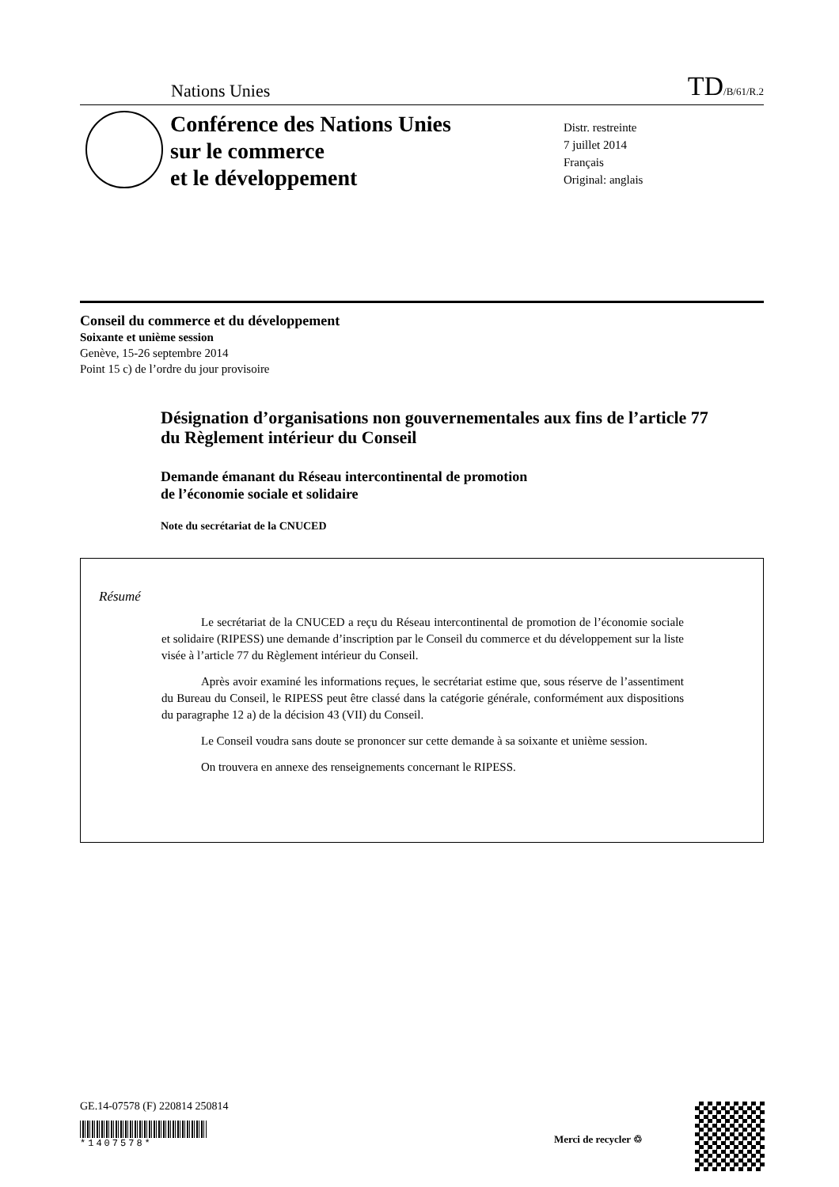Nations Unies TD/B/61/R.2
Conférence des Nations Unies
sur le commerce
et le développement
Distr. restreinte
7 juillet 2014
Français
Original: anglais
Conseil du commerce et du développement
Soixante et unième session
Genève, 15-26 septembre 2014
Point 15 c) de l’ordre du jour provisoire
Désignation d’organisations non gouvernementales aux fins de l’article 77 du Règlement intérieur du Conseil
Demande émanant du Réseau intercontinental de promotion
de l’économie sociale et solidaire
Note du secrétariat de la CNUCED
Résumé
Le secrétariat de la CNUCED a reçu du Réseau intercontinental de promotion de l’économie sociale et solidaire (RIPESS) une demande d’inscription par le Conseil du commerce et du développement sur la liste visée à l’article 77 du Règlement intérieur du Conseil.
Après avoir examiné les informations reçues, le secrétariat estime que, sous réserve de l’assentiment du Bureau du Conseil, le RIPESS peut être classé dans la catégorie générale, conformément aux dispositions du paragraphe 12 a) de la décision 43 (VII) du Conseil.
Le Conseil voudra sans doute se prononcer sur cette demande à sa soixante et unième session.
On trouvera en annexe des renseignements concernant le RIPESS.
GE.14-07578 (F) 220814 250814
*1407578*
Merci de recycler ♲